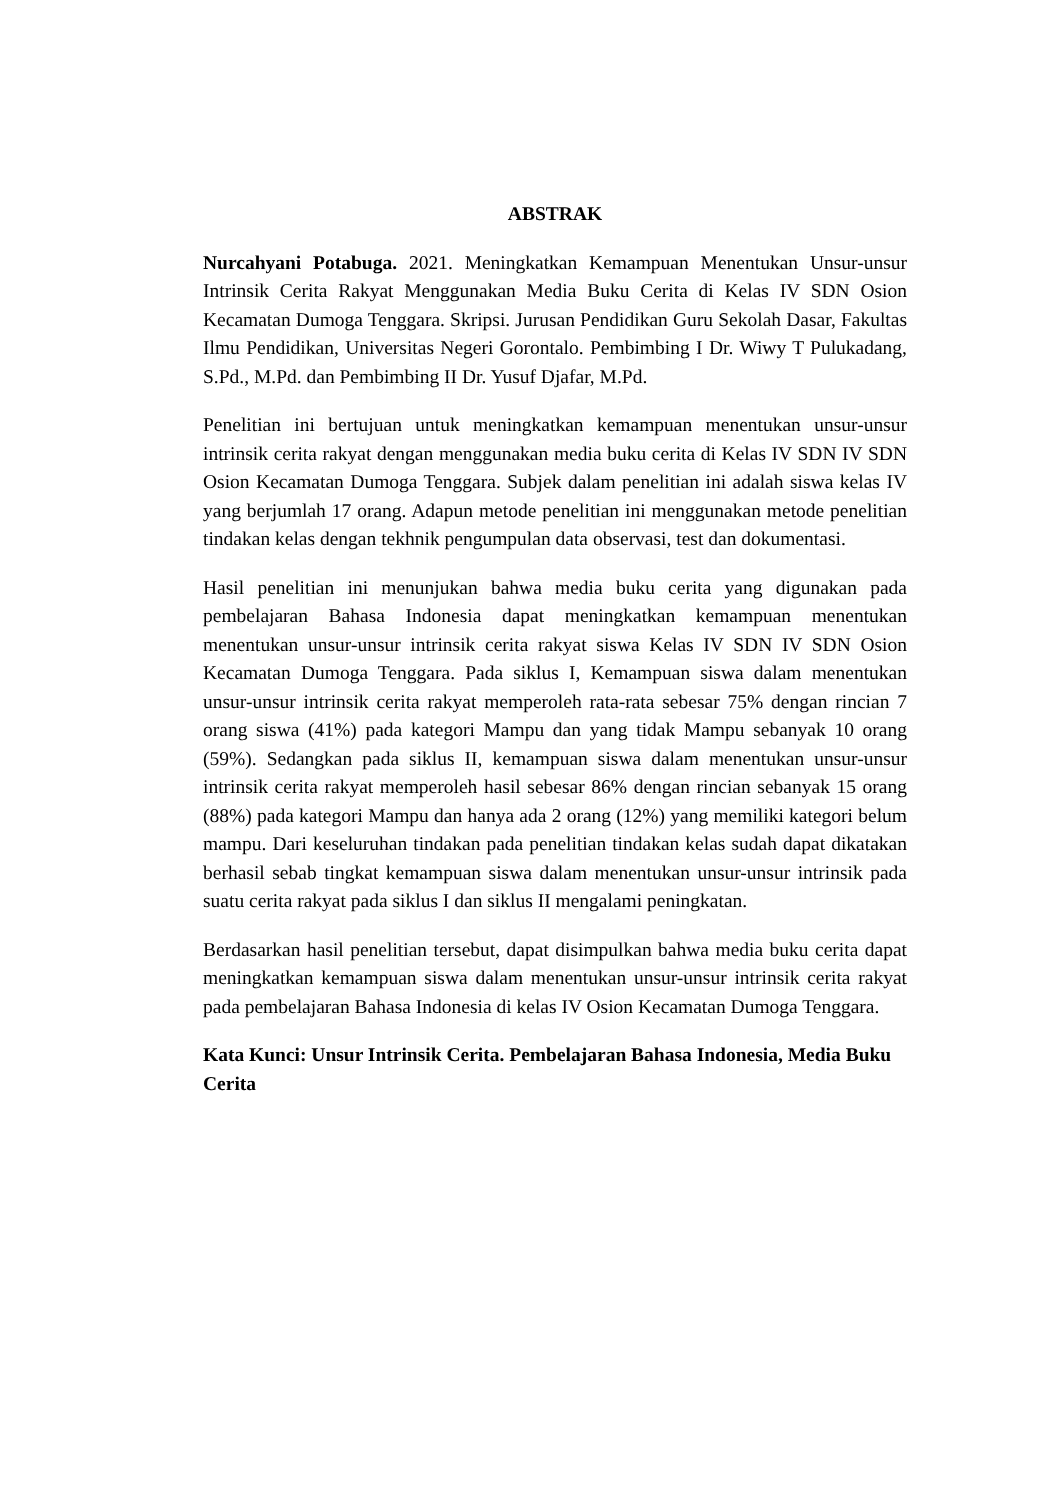ABSTRAK
Nurcahyani Potabuga. 2021. Meningkatkan Kemampuan Menentukan Unsur-unsur Intrinsik Cerita Rakyat Menggunakan Media Buku Cerita di Kelas IV SDN Osion Kecamatan Dumoga Tenggara. Skripsi. Jurusan Pendidikan Guru Sekolah Dasar, Fakultas Ilmu Pendidikan, Universitas Negeri Gorontalo. Pembimbing I Dr. Wiwy T Pulukadang, S.Pd., M.Pd. dan Pembimbing II Dr. Yusuf Djafar, M.Pd.
Penelitian ini bertujuan untuk meningkatkan kemampuan menentukan unsur-unsur intrinsik cerita rakyat dengan menggunakan media buku cerita di Kelas IV SDN IV SDN Osion Kecamatan Dumoga Tenggara. Subjek dalam penelitian ini adalah siswa kelas IV yang berjumlah 17 orang. Adapun metode penelitian ini menggunakan metode penelitian tindakan kelas dengan tekhnik pengumpulan data observasi, test dan dokumentasi.
Hasil penelitian ini menunjukan bahwa media buku cerita yang digunakan pada pembelajaran Bahasa Indonesia dapat meningkatkan kemampuan menentukan menentukan unsur-unsur intrinsik cerita rakyat siswa Kelas IV SDN IV SDN Osion Kecamatan Dumoga Tenggara. Pada siklus I, Kemampuan siswa dalam menentukan unsur-unsur intrinsik cerita rakyat memperoleh rata-rata sebesar 75% dengan rincian 7 orang siswa (41%) pada kategori Mampu dan yang tidak Mampu sebanyak 10 orang (59%). Sedangkan pada siklus II, kemampuan siswa dalam menentukan unsur-unsur intrinsik cerita rakyat memperoleh hasil sebesar 86% dengan rincian sebanyak 15 orang (88%) pada kategori Mampu dan hanya ada 2 orang (12%) yang memiliki kategori belum mampu. Dari keseluruhan tindakan pada penelitian tindakan kelas sudah dapat dikatakan berhasil sebab tingkat kemampuan siswa dalam menentukan unsur-unsur intrinsik pada suatu cerita rakyat pada siklus I dan siklus II mengalami peningkatan.
Berdasarkan hasil penelitian tersebut, dapat disimpulkan bahwa media buku cerita dapat meningkatkan kemampuan siswa dalam menentukan unsur-unsur intrinsik cerita rakyat pada pembelajaran Bahasa Indonesia di kelas IV Osion Kecamatan Dumoga Tenggara.
Kata Kunci: Unsur Intrinsik Cerita. Pembelajaran Bahasa Indonesia, Media Buku Cerita